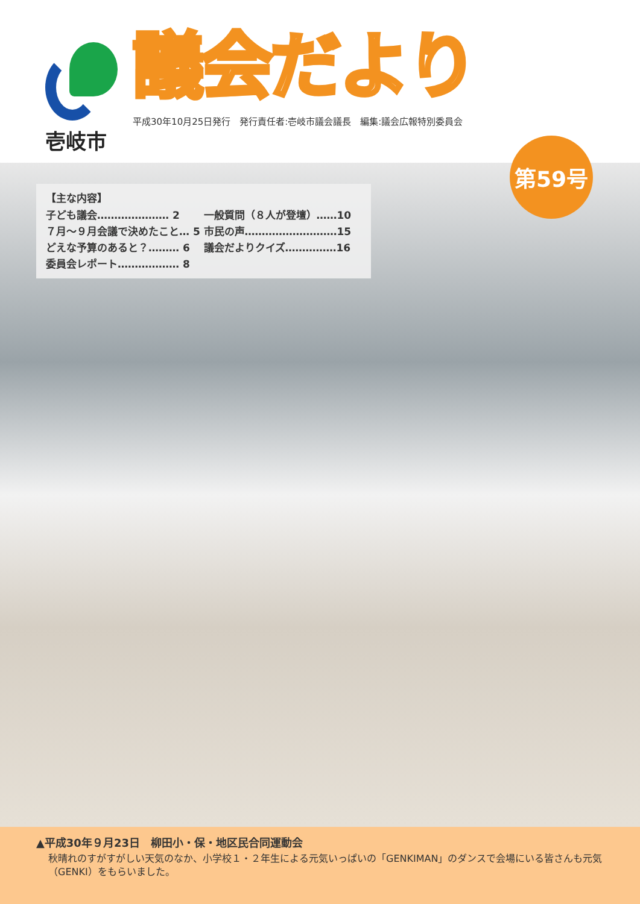壱岐市
議会だより
平成30年10月25日発行　発行責任者:壱岐市議会議長　編集:議会広報特別委員会
第59号
【主な内容】
子ども議会………………… 2
７月～９月会議で決めたこと… 5
どえな予算のあると？……… 6
委員会レポート……………… 8
一般質問（８人が登壇）……10
市民の声………………………15
議会だよりクイズ……………16
▲平成30年９月23日　柳田小・保・地区民合同運動会
秋晴れのすがすがしい天気のなか、小学校１・２年生による元気いっぱいの「GENKIMAN」のダンスで会場にいる皆さんも元気（GENKI）をもらいました。